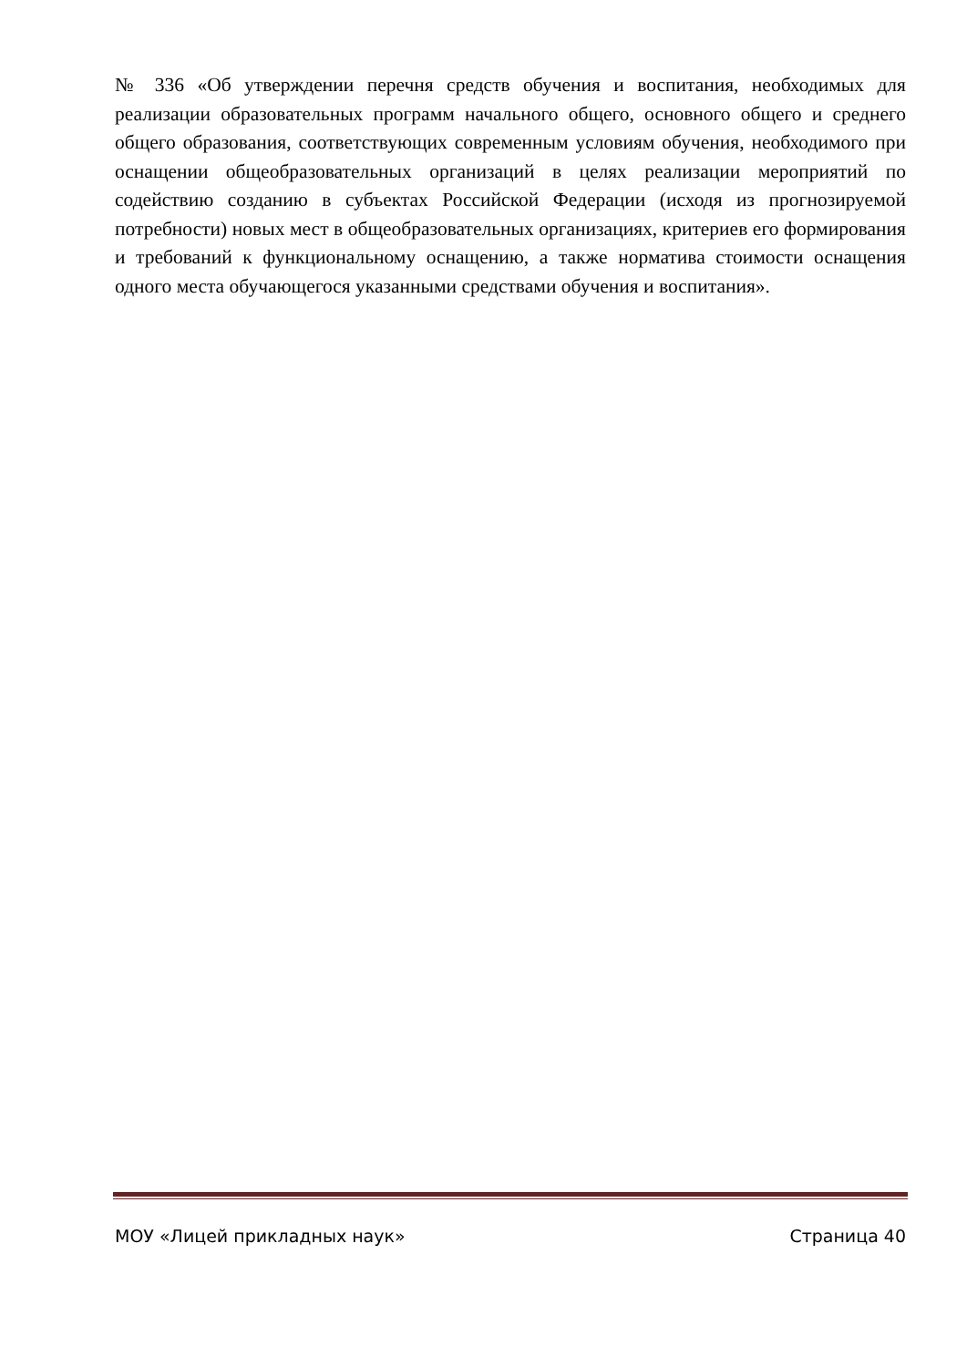№ 336 «Об утверждении перечня средств обучения и воспитания, необходимых для реализации образовательных программ начального общего, основного общего и среднего общего образования, соответствующих современным условиям обучения, необходимого при оснащении общеобразовательных организаций в целях реализации мероприятий по содействию созданию в субъектах Российской Федерации (исходя из прогнозируемой потребности) новых мест в общеобразовательных организациях, критериев его формирования и требований к функциональному оснащению, а также норматива стоимости оснащения одного места обучающегося указанными средствами обучения и воспитания».
МОУ «Лицей прикладных наук» Страница 40